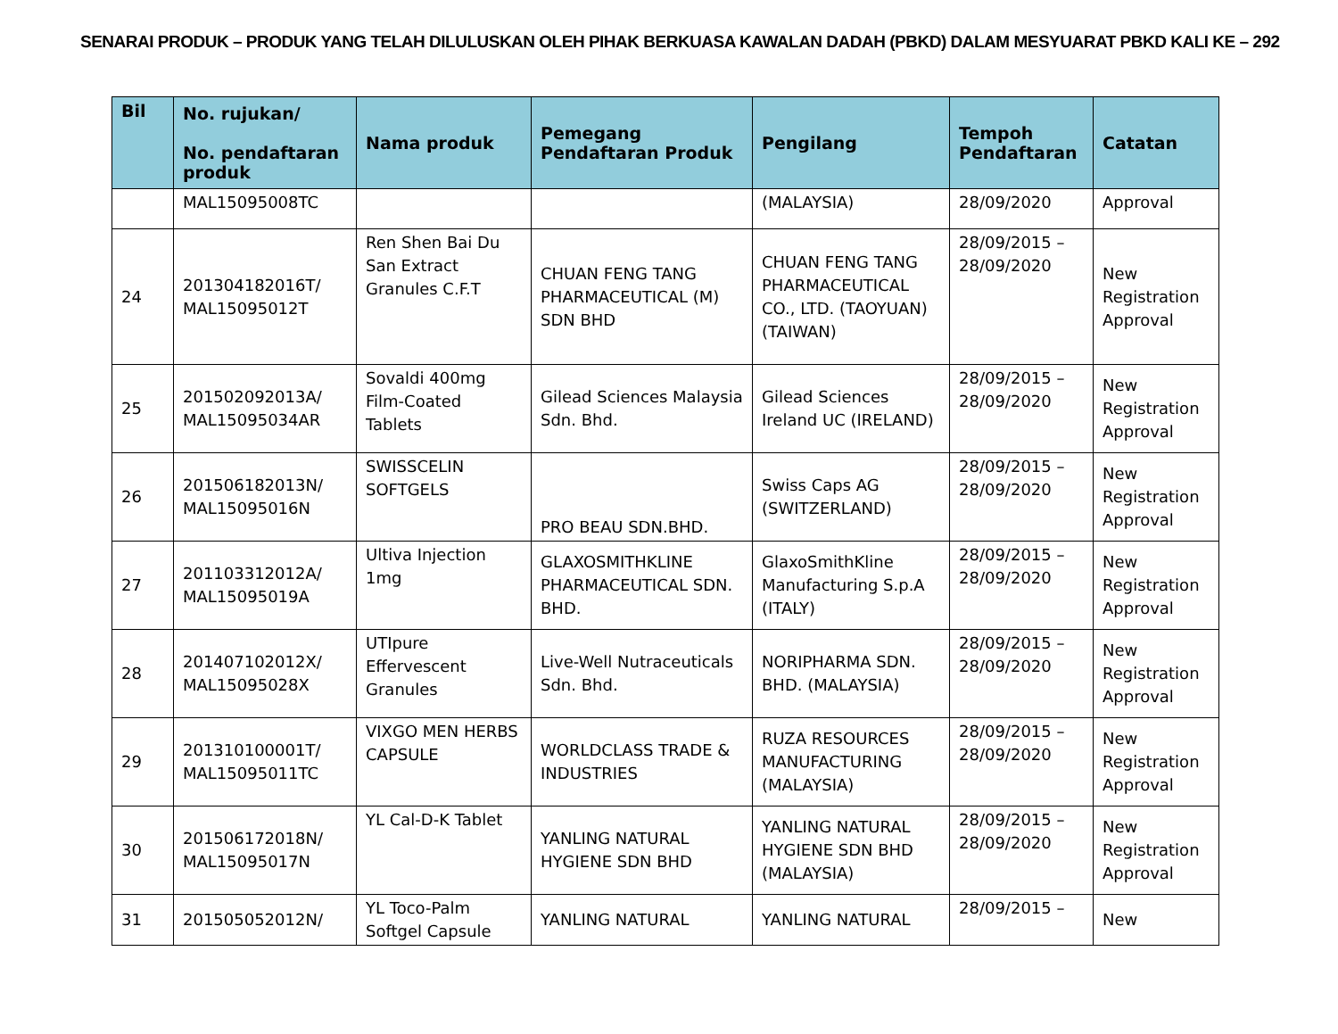SENARAI PRODUK – PRODUK YANG TELAH DILULUSKAN OLEH PIHAK BERKUASA KAWALAN DADAH (PBKD) DALAM MESYUARAT PBKD KALI KE – 292
| Bil | No. rujukan/ No. pendaftaran produk | Nama produk | Pemegang Pendaftaran Produk | Pengilang | Tempoh Pendaftaran | Catatan |
| --- | --- | --- | --- | --- | --- | --- |
| | MAL15095008TC | | | (MALAYSIA) | 28/09/2020 | Approval |
| 24 | 201304182016T/ MAL15095012T | Ren Shen Bai Du San Extract Granules C.F.T | CHUAN FENG TANG PHARMACEUTICAL (M) SDN BHD | CHUAN FENG TANG PHARMACEUTICAL CO., LTD. (TAOYUAN) (TAIWAN) | 28/09/2015 – 28/09/2020 | New Registration Approval |
| 25 | 201502092013A/ MAL15095034AR | Sovaldi 400mg Film-Coated Tablets | Gilead Sciences Malaysia Sdn. Bhd. | Gilead Sciences Ireland UC (IRELAND) | 28/09/2015 – 28/09/2020 | New Registration Approval |
| 26 | 201506182013N/ MAL15095016N | SWISSCELIN SOFTGELS | PRO BEAU SDN.BHD. | Swiss Caps AG (SWITZERLAND) | 28/09/2015 – 28/09/2020 | New Registration Approval |
| 27 | 201103312012A/ MAL15095019A | Ultiva Injection 1mg | GLAXOSMITHKLINE PHARMACEUTICAL SDN. BHD. | GlaxoSmithKline Manufacturing S.p.A (ITALY) | 28/09/2015 – 28/09/2020 | New Registration Approval |
| 28 | 201407102012X/ MAL15095028X | UTIpure Effervescent Granules | Live-Well Nutraceuticals Sdn. Bhd. | NORIPHARMA SDN. BHD. (MALAYSIA) | 28/09/2015 – 28/09/2020 | New Registration Approval |
| 29 | 201310100001T/ MAL15095011TC | VIXGO MEN HERBS CAPSULE | WORLDCLASS TRADE & INDUSTRIES | RUZA RESOURCES MANUFACTURING (MALAYSIA) | 28/09/2015 – 28/09/2020 | New Registration Approval |
| 30 | 201506172018N/ MAL15095017N | YL Cal-D-K Tablet | YANLING NATURAL HYGIENE SDN BHD | YANLING NATURAL HYGIENE SDN BHD (MALAYSIA) | 28/09/2015 – 28/09/2020 | New Registration Approval |
| 31 | 201505052012N/ | YL Toco-Palm Softgel Capsule | YANLING NATURAL | YANLING NATURAL | 28/09/2015 – | New |